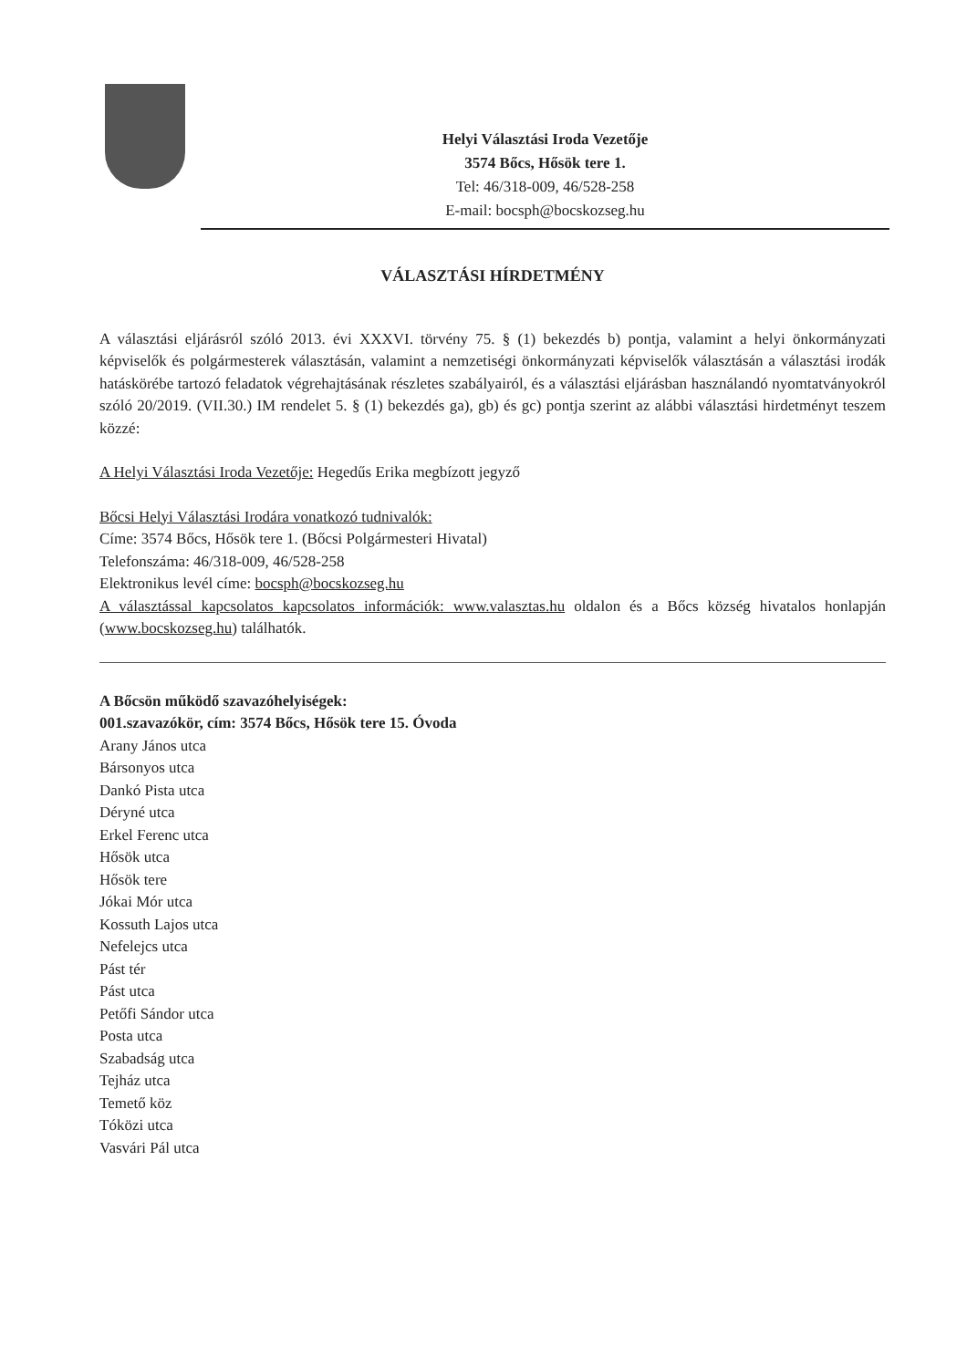Helyi Választási Iroda Vezetője
3574 Bőcs, Hősök tere 1.
Tel: 46/318-009, 46/528-258
E-mail: bocsph@bocskozseg.hu
VÁLASZTÁSI HÍRDETMÉNY
A választási eljárásról szóló 2013. évi XXXVI. törvény 75. § (1) bekezdés b) pontja, valamint a helyi önkormányzati képviselők és polgármesterek választásán, valamint a nemzetiségi önkormányzati képviselők választásán a választási irodák hatáskörébe tartozó feladatok végrehajtásának részletes szabályairól, és a választási eljárásban használandó nyomtatványokról szóló 20/2019. (VII.30.) IM rendelet 5. § (1) bekezdés ga), gb) és gc) pontja szerint az alábbi választási hirdetményt teszem közzé:
A Helyi Választási Iroda Vezetője: Hegedűs Erika megbízott jegyző
Bőcsi Helyi Választási Irodára vonatkozó tudnivalók:
Címe: 3574 Bőcs, Hősök tere 1. (Bőcsi Polgármesteri Hivatal)
Telefonszáma: 46/318-009, 46/528-258
Elektronikus levél címe: bocsph@bocskozseg.hu
A választással kapcsolatos kapcsolatos információk: www.valasztas.hu oldalon és a Bőcs község hivatalos honlapján (www.bocskozseg.hu) találhatók.
A Bőcsön működő szavazóhelyiségek:
001.szavazókör, cím: 3574 Bőcs, Hősök tere 15. Óvoda
Arany János utca
Bársonyos utca
Dankó Pista utca
Déryné utca
Erkel Ferenc utca
Hősök utca
Hősök tere
Jókai Mór utca
Kossuth Lajos utca
Nefelejcs utca
Pást tér
Pást utca
Petőfi Sándor utca
Posta utca
Szabadság utca
Tejház utca
Temető köz
Tóközi utca
Vasvári Pál utca